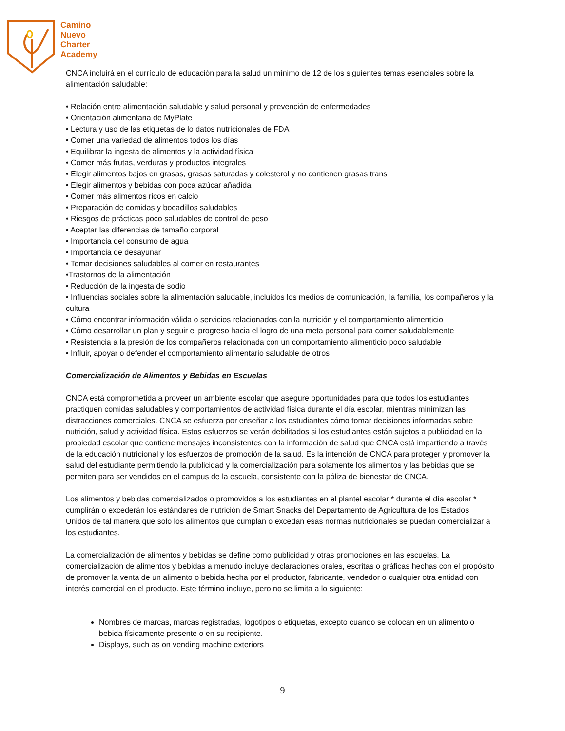Camino
Nuevo
Charter
Academy
CNCA incluirá en el currículo de educación para la salud un mínimo de 12 de los siguientes temas esenciales sobre la alimentación saludable:
• Relación entre alimentación saludable y salud personal y prevención de enfermedades
• Orientación alimentaria de MyPlate
• Lectura y uso de las etiquetas de lo datos nutricionales de FDA
• Comer una variedad de alimentos todos los días
• Equilibrar la ingesta de alimentos y la actividad física
• Comer más frutas, verduras y productos integrales
• Elegir alimentos bajos en grasas, grasas saturadas y colesterol y no contienen grasas trans
• Elegir alimentos y bebidas con poca azúcar añadida
• Comer más alimentos ricos en calcio
• Preparación de comidas y bocadillos saludables
• Riesgos de prácticas poco saludables de control de peso
• Aceptar las diferencias de tamaño corporal
• Importancia del consumo de agua
• Importancia de desayunar
• Tomar decisiones saludables al comer en restaurantes
•Trastornos de la alimentación
• Reducción de la ingesta de sodio
• Influencias sociales sobre la alimentación saludable, incluidos los medios de comunicación, la familia, los compañeros y la cultura
• Cómo encontrar información válida o servicios relacionados con la nutrición y el comportamiento alimenticio
• Cómo desarrollar un plan y seguir el progreso hacia el logro de una meta personal para comer saludablemente
• Resistencia a la presión de los compañeros relacionada con un comportamiento alimenticio poco saludable
• Influir, apoyar o defender el comportamiento alimentario saludable de otros
Comercialización de Alimentos y Bebidas en Escuelas
CNCA está comprometida a proveer un ambiente escolar que asegure oportunidades para que todos los estudiantes practiquen comidas saludables y comportamientos de actividad física durante el día escolar, mientras minimizan las distracciones comerciales. CNCA se esfuerza por enseñar a los estudiantes cómo tomar decisiones informadas sobre nutrición, salud y actividad física. Estos esfuerzos se verán debilitados si los estudiantes están sujetos a publicidad en la propiedad escolar que contiene mensajes inconsistentes con la información de salud que CNCA está impartiendo a través de la educación nutricional y los esfuerzos de promoción de la salud. Es la intención de CNCA para proteger y promover la salud del estudiante permitiendo la publicidad y la comercialización para solamente los alimentos y las bebidas que se permiten para ser vendidos en el campus de la escuela, consistente con la póliza de bienestar de CNCA.
Los alimentos y bebidas comercializados o promovidos a los estudiantes en el plantel escolar * durante el día escolar * cumplirán o excederán los estándares de nutrición de Smart Snacks del Departamento de Agricultura de los Estados Unidos de tal manera que solo los alimentos que cumplan o excedan esas normas nutricionales se puedan comercializar a los estudiantes.
La comercialización de alimentos y bebidas se define como publicidad y otras promociones en las escuelas. La comercialización de alimentos y bebidas a menudo incluye declaraciones orales, escritas o gráficas hechas con el propósito de promover la venta de un alimento o bebida hecha por el productor, fabricante, vendedor o cualquier otra entidad con interés comercial en el producto. Este término incluye, pero no se limita a lo siguiente:
Nombres de marcas, marcas registradas, logotipos o etiquetas, excepto cuando se colocan en un alimento o bebida físicamente presente o en su recipiente.
Displays, such as on vending machine exteriors
9